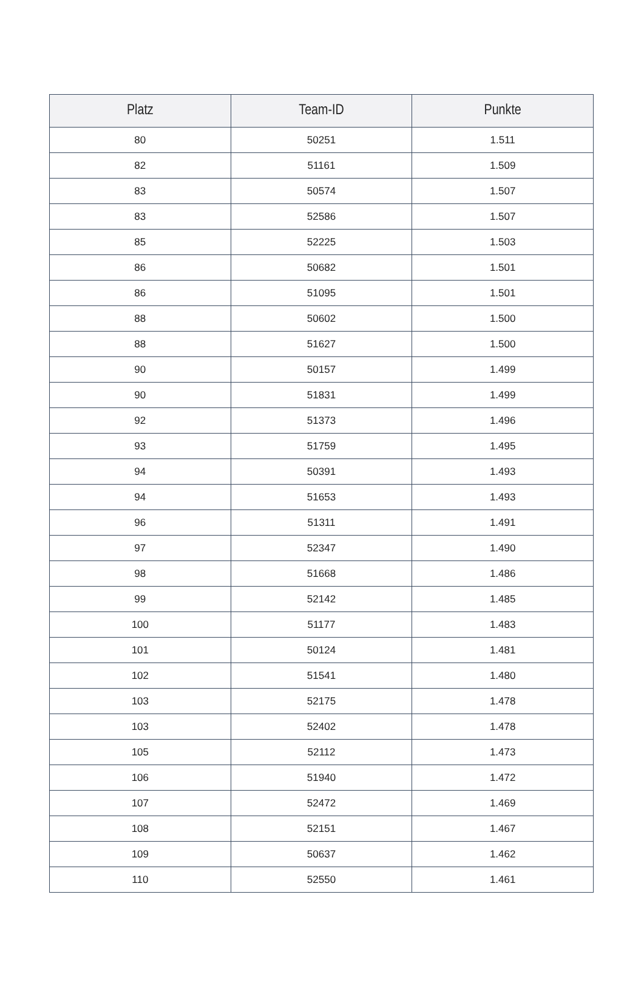| Platz | Team-ID | Punkte |
| --- | --- | --- |
| 80 | 50251 | 1.511 |
| 82 | 51161 | 1.509 |
| 83 | 50574 | 1.507 |
| 83 | 52586 | 1.507 |
| 85 | 52225 | 1.503 |
| 86 | 50682 | 1.501 |
| 86 | 51095 | 1.501 |
| 88 | 50602 | 1.500 |
| 88 | 51627 | 1.500 |
| 90 | 50157 | 1.499 |
| 90 | 51831 | 1.499 |
| 92 | 51373 | 1.496 |
| 93 | 51759 | 1.495 |
| 94 | 50391 | 1.493 |
| 94 | 51653 | 1.493 |
| 96 | 51311 | 1.491 |
| 97 | 52347 | 1.490 |
| 98 | 51668 | 1.486 |
| 99 | 52142 | 1.485 |
| 100 | 51177 | 1.483 |
| 101 | 50124 | 1.481 |
| 102 | 51541 | 1.480 |
| 103 | 52175 | 1.478 |
| 103 | 52402 | 1.478 |
| 105 | 52112 | 1.473 |
| 106 | 51940 | 1.472 |
| 107 | 52472 | 1.469 |
| 108 | 52151 | 1.467 |
| 109 | 50637 | 1.462 |
| 110 | 52550 | 1.461 |